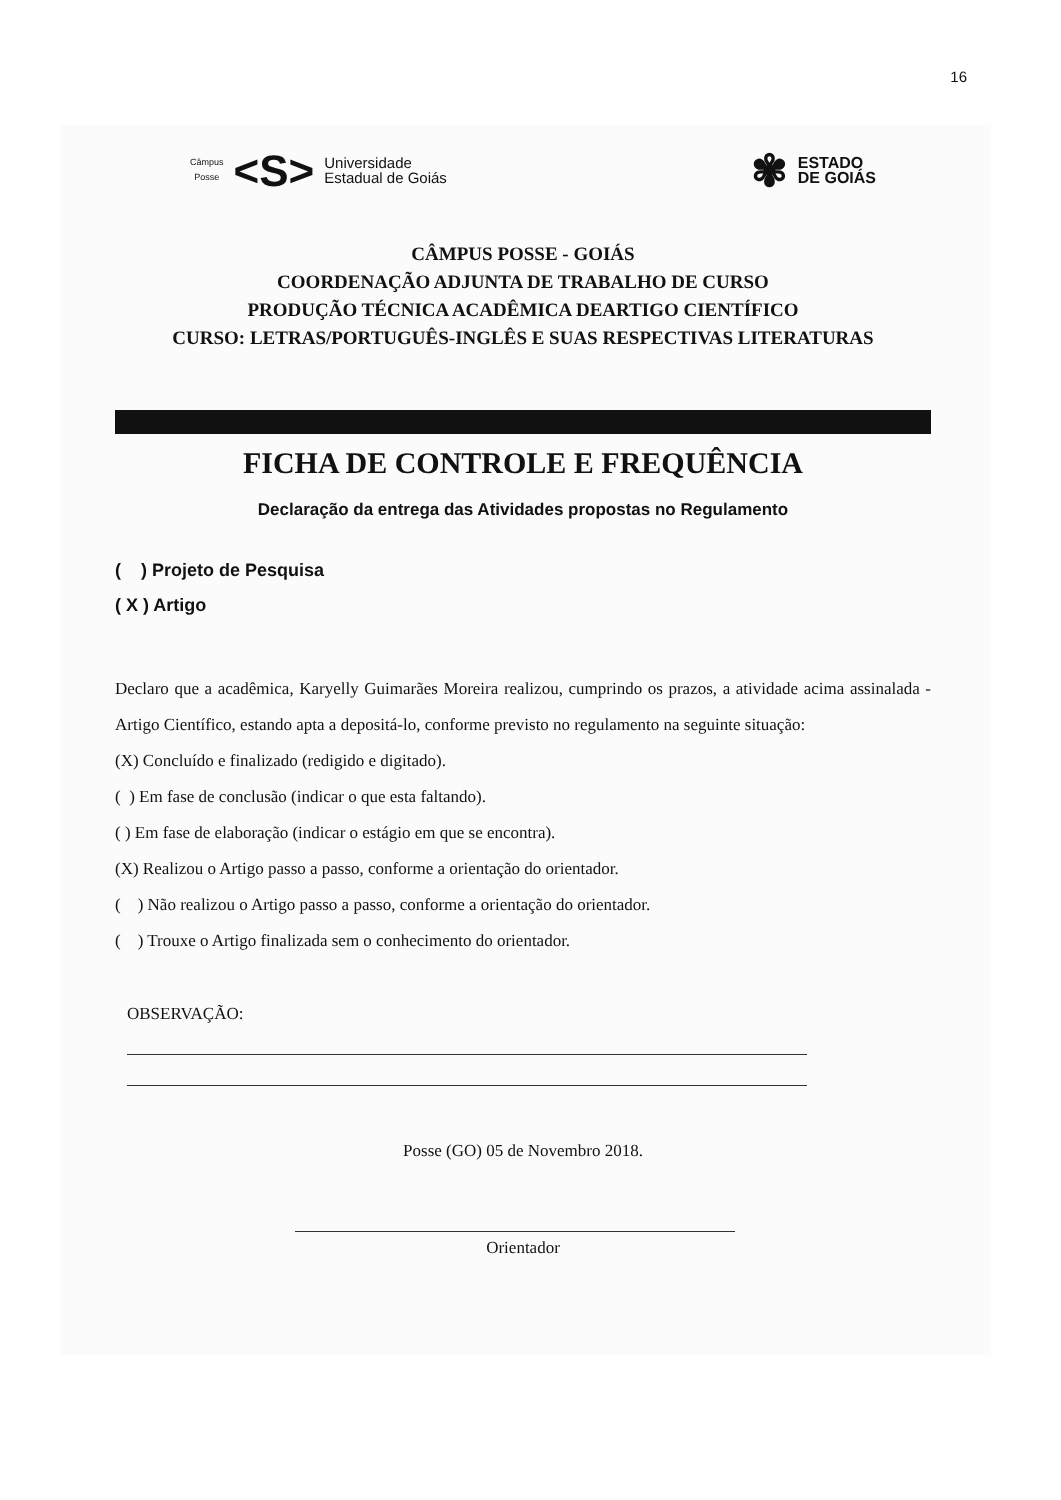16
Câmpus
Posse
<S>
Universidade
Estadual de Goiás
✾
ESTADO
DE GOIÁS
CÂMPUS POSSE - GOIÁS
COORDENAÇÃO ADJUNTA DE TRABALHO DE CURSO
PRODUÇÃO TÉCNICA ACADÊMICA DEARTIGO CIENTÍFICO
CURSO: LETRAS/PORTUGUÊS-INGLÊS E SUAS RESPECTIVAS LITERATURAS
FICHA DE CONTROLE E FREQUÊNCIA
Declaração da entrega das Atividades propostas no Regulamento
( ) Projeto de Pesquisa
( X ) Artigo
Declaro que a acadêmica, Karyelly Guimarães Moreira realizou, cumprindo os prazos, a atividade acima assinalada - Artigo Científico, estando apta a depositá-lo, conforme previsto no regulamento na seguinte situação:
(X) Concluído e finalizado (redigido e digitado).
( ) Em fase de conclusão (indicar o que esta faltando).
( ) Em fase de elaboração (indicar o estágio em que se encontra).
(X) Realizou o Artigo passo a passo, conforme a orientação do orientador.
( ) Não realizou o Artigo passo a passo, conforme a orientação do orientador.
( ) Trouxe o Artigo finalizada sem o conhecimento do orientador.
OBSERVAÇÃO:
Posse (GO) 05 de Novembro 2018.
Orientador